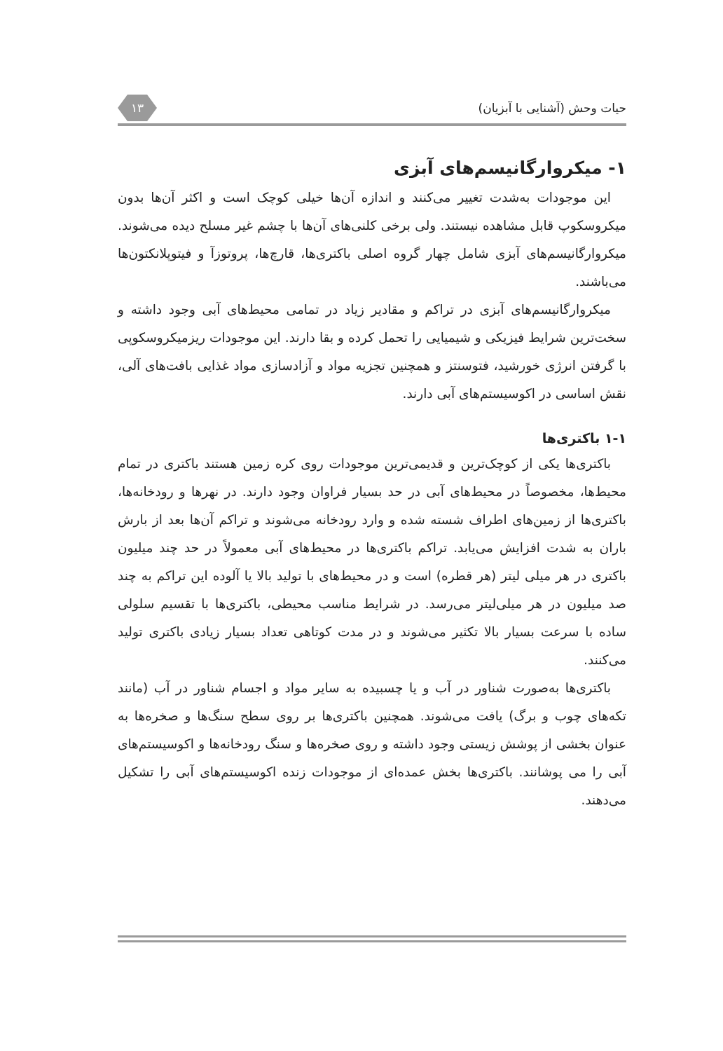حیات وحش (آشنایی با آبزیان) ۱۳
۱- میکروارگانیسم‌های آبزی
این موجودات به‌شدت تغییر می‌کنند و اندازه آن‌ها خیلی کوچک است و اکثر آن‌ها بدون میکروسکوپ قابل مشاهده نیستند. ولی برخی کلنی‌های آن‌ها با چشم غیر مسلح دیده می‌شوند. میکروارگانیسم‌های آبزی شامل چهار گروه اصلی باکتری‌ها، قارچ‌ها، پروتوزآ و فیتوپلانکتون‌ها می‌باشند.
میکروارگانیسم‌های آبزی در تراکم و مقادیر زیاد در تمامی محیط‌های آبی وجود داشته و سخت‌ترین شرایط فیزیکی و شیمیایی را تحمل کرده و بقا دارند. این موجودات ریزمیکروسکوپی با گرفتن انرژی خورشید، فتوسنتز و همچنین تجزیه مواد و آزادسازی مواد غذایی بافت‌های آلی، نقش اساسی در اکوسیستم‌های آبی دارند.
۱-۱ باکتری‌ها
باکتری‌ها یکی از کوچک‌ترین و قدیمی‌ترین موجودات روی کره زمین هستند باکتری در تمام محیط‌ها، مخصوصاً در محیط‌های آبی در حد بسیار فراوان وجود دارند. در نهرها و رودخانه‌ها، باکتری‌ها از زمین‌های اطراف شسته شده و وارد رودخانه می‌شوند و تراکم آن‌ها بعد از بارش باران به شدت افزایش می‌یابد. تراکم باکتری‌ها در محیط‌های آبی معمولاً در حد چند میلیون باکتری در هر میلی لیتر (هر قطره) است و در محیط‌های با تولید بالا یا آلوده این تراکم به چند صد میلیون در هر میلی‌لیتر می‌رسد. در شرایط مناسب محیطی، باکتری‌ها با تقسیم سلولی ساده با سرعت بسیار بالا تکثیر می‌شوند و در مدت کوتاهی تعداد بسیار زیادی باکتری تولید می‌کنند.
باکتری‌ها به‌صورت شناور در آب و یا چسبیده به سایر مواد و اجسام شناور در آب (مانند تکه‌های چوب و برگ) یافت می‌شوند. همچنین باکتری‌ها بر روی سطح سنگ‌ها و صخره‌ها به عنوان بخشی از پوشش زیستی وجود داشته و روی صخره‌ها و سنگ رودخانه‌ها و اکوسیستم‌های آبی را می پوشانند. باکتری‌ها بخش عمده‌ای از موجودات زنده اکوسیستم‌های آبی را تشکیل می‌دهند.